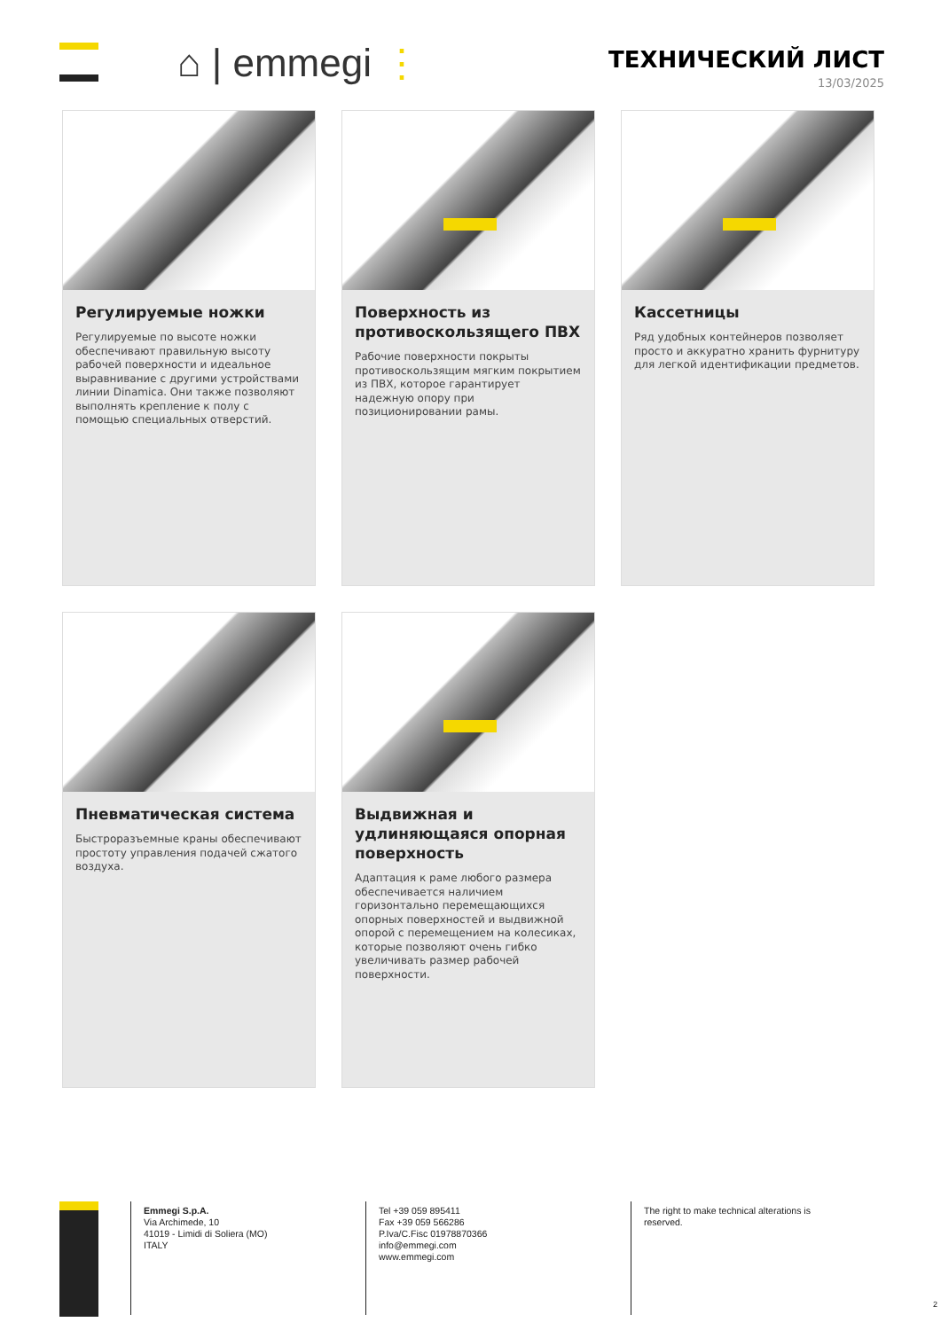⌂ | emmegi ⋮
ТЕХНИЧЕСКИЙ ЛИСТ
13/03/2025
Регулируемые ножки
Регулируемые по высоте ножки обеспечивают правильную высоту рабочей поверхности и идеальное выравнивание с другими устройствами линии Dinamica. Они также позволяют выполнять крепление к полу с помощью специальных отверстий.
Поверхность из противоскользящего ПВХ
Рабочие поверхности покрыты противоскользящим мягким покрытием из ПВХ, которое гарантирует надежную опору при позиционировании рамы.
Кассетницы
Ряд удобных контейнеров позволяет просто и аккуратно хранить фурнитуру для легкой идентификации предметов.
Пневматическая система
Быстроразъемные краны обеспечивают простоту управления подачей сжатого воздуха.
Выдвижная и удлиняющаяся опорная поверхность
Адаптация к раме любого размера обеспечивается наличием горизонтально перемещающихся опорных поверхностей и выдвижной опорой с перемещением на колесиках, которые позволяют очень гибко увеличивать размер рабочей поверхности.
Emmegi S.p.A.
Via Archimede, 10
41019 - Limidi di Soliera (MO)
ITALY
Tel +39 059 895411
Fax +39 059 566286
P.Iva/C.Fisc 01978870366
info@emmegi.com
www.emmegi.com
The right to make technical alterations is reserved.
2